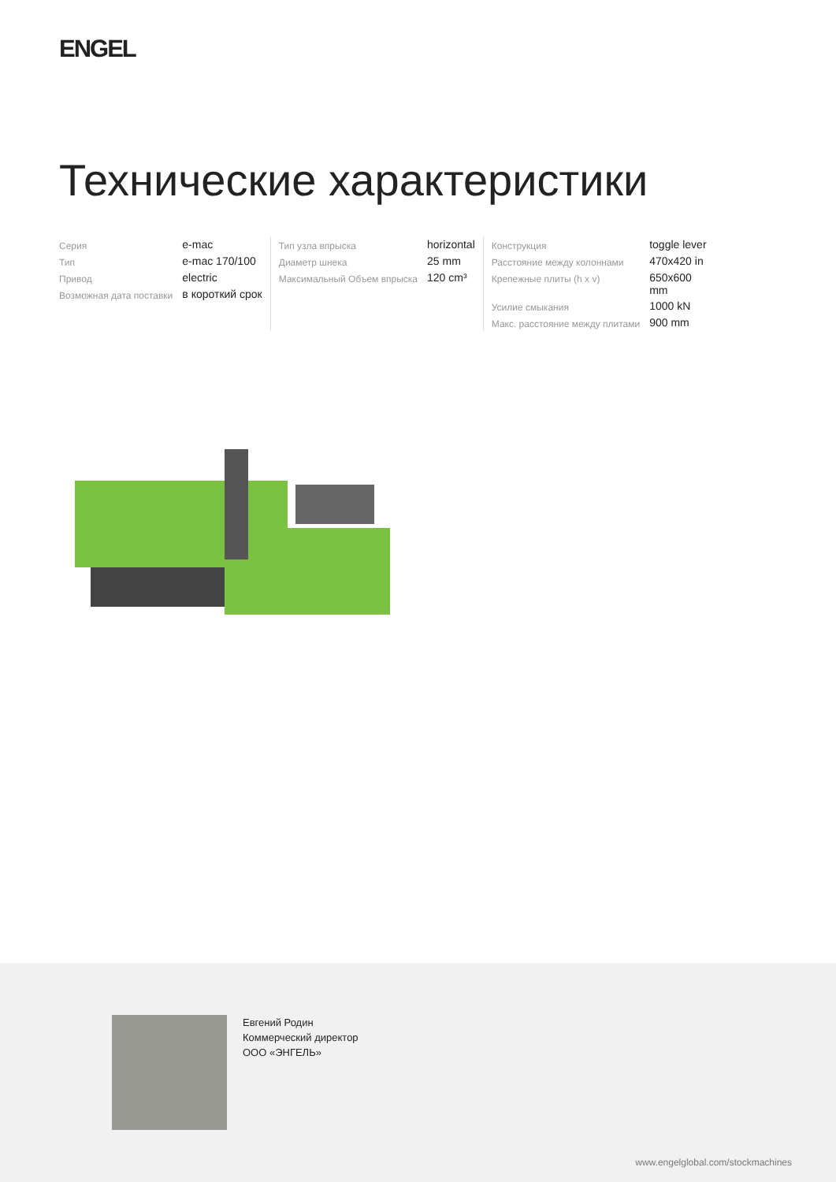ENGEL
Технические характеристики
| Серия | e-mac |
| Тип | e-mac 170/100 |
| Привод | electric |
| Возможная дата поставки | в короткий срок |
| Тип узла впрыска | horizontal |
| Диаметр шнека | 25 mm |
| Максимальный Объем впрыска | 120 cm³ |
| Конструкция | toggle lever |
| Расстояние между колоннами | 470x420 in |
| Крепежные плиты (h x v) | 650x600 mm |
| Усилие смыкания | 1000 kN |
| Макс. расстояние между плитами | 900 mm |
Евгений Родин
Коммерческий директор
ООО «ЭНГЕЛЬ»
www.engelglobal.com/stockmachines